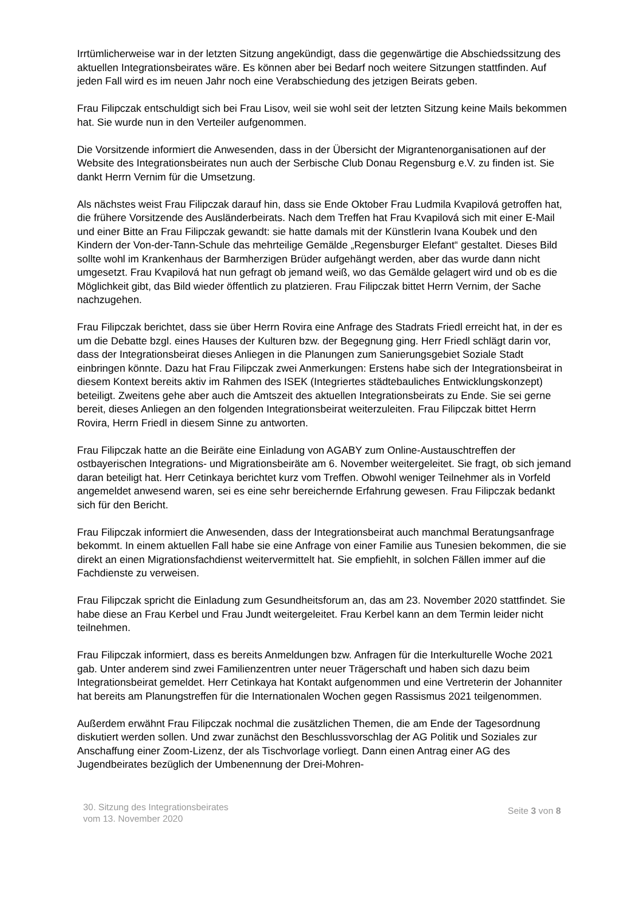Irrtümlicherweise war in der letzten Sitzung angekündigt, dass die gegenwärtige die Abschiedssitzung des aktuellen Integrationsbeirates wäre. Es können aber bei Bedarf noch weitere Sitzungen stattfinden. Auf jeden Fall wird es im neuen Jahr noch eine Verabschiedung des jetzigen Beirats geben.
Frau Filipczak entschuldigt sich bei Frau Lisov, weil sie wohl seit der letzten Sitzung keine Mails bekommen hat. Sie wurde nun in den Verteiler aufgenommen.
Die Vorsitzende informiert die Anwesenden, dass in der Übersicht der Migrantenorganisationen auf der Website des Integrationsbeirates nun auch der Serbische Club Donau Regensburg e.V. zu finden ist. Sie dankt Herrn Vernim für die Umsetzung.
Als nächstes weist Frau Filipczak darauf hin, dass sie Ende Oktober Frau Ludmila Kvapilová getroffen hat, die frühere Vorsitzende des Ausländerbeirats. Nach dem Treffen hat Frau Kvapilová sich mit einer E-Mail und einer Bitte an Frau Filipczak gewandt: sie hatte damals mit der Künstlerin Ivana Koubek und den Kindern der Von-der-Tann-Schule das mehrteilige Gemälde „Regensburger Elefant“ gestaltet. Dieses Bild sollte wohl im Krankenhaus der Barmherzigen Brüder aufgehängt werden, aber das wurde dann nicht umgesetzt. Frau Kvapilová hat nun gefragt ob jemand weiß, wo das Gemälde gelagert wird und ob es die Möglichkeit gibt, das Bild wieder öffentlich zu platzieren. Frau Filipczak bittet Herrn Vernim, der Sache nachzugehen.
Frau Filipczak berichtet, dass sie über Herrn Rovira eine Anfrage des Stadrats Friedl erreicht hat, in der es um die Debatte bzgl. eines Hauses der Kulturen bzw. der Begegnung ging. Herr Friedl schlägt darin vor, dass der Integrationsbeirat dieses Anliegen in die Planungen zum Sanierungsgebiet Soziale Stadt einbringen könnte. Dazu hat Frau Filipczak zwei Anmerkungen: Erstens habe sich der Integrationsbeirat in diesem Kontext bereits aktiv im Rahmen des ISEK (Integriertes städtebauliches Entwicklungskonzept) beteiligt. Zweitens gehe aber auch die Amtszeit des aktuellen Integrationsbeirats zu Ende. Sie sei gerne bereit, dieses Anliegen an den folgenden Integrationsbeirat weiterzuleiten. Frau Filipczak bittet Herrn Rovira, Herrn Friedl in diesem Sinne zu antworten.
Frau Filipczak hatte an die Beiräte eine Einladung von AGABY zum Online-Austauschtreffen der ostbayerischen Integrations- und Migrationsbeiräte am 6. November weitergeleitet. Sie fragt, ob sich jemand daran beteiligt hat. Herr Cetinkaya berichtet kurz vom Treffen. Obwohl weniger Teilnehmer als in Vorfeld angemeldet anwesend waren, sei es eine sehr bereichernde Erfahrung gewesen. Frau Filipczak bedankt sich für den Bericht.
Frau Filipczak informiert die Anwesenden, dass der Integrationsbeirat auch manchmal Beratungsanfrage bekommt. In einem aktuellen Fall habe sie eine Anfrage von einer Familie aus Tunesien bekommen, die sie direkt an einen Migrationsfachdienst weitervermittelt hat. Sie empfiehlt, in solchen Fällen immer auf die Fachdienste zu verweisen.
Frau Filipczak spricht die Einladung zum Gesundheitsforum an, das am 23. November 2020 stattfindet. Sie habe diese an Frau Kerbel und Frau Jundt weitergeleitet. Frau Kerbel kann an dem Termin leider nicht teilnehmen.
Frau Filipczak informiert, dass es bereits Anmeldungen bzw. Anfragen für die Interkulturelle Woche 2021 gab. Unter anderem sind zwei Familienzentren unter neuer Trägerschaft und haben sich dazu beim Integrationsbeirat gemeldet. Herr Cetinkaya hat Kontakt aufgenommen und eine Vertreterin der Johanniter hat bereits am Planungstreffen für die Internationalen Wochen gegen Rassismus 2021 teilgenommen.
Außerdem erwähnt Frau Filipczak nochmal die zusätzlichen Themen, die am Ende der Tagesordnung diskutiert werden sollen. Und zwar zunächst den Beschlussvorschlag der AG Politik und Soziales zur Anschaffung einer Zoom-Lizenz, der als Tischvorlage vorliegt. Dann einen Antrag einer AG des Jugendbeirates bezüglich der Umbenennung der Drei-Mohren-
30. Sitzung des Integrationsbeirates
vom 13. November 2020
Seite 3 von 8